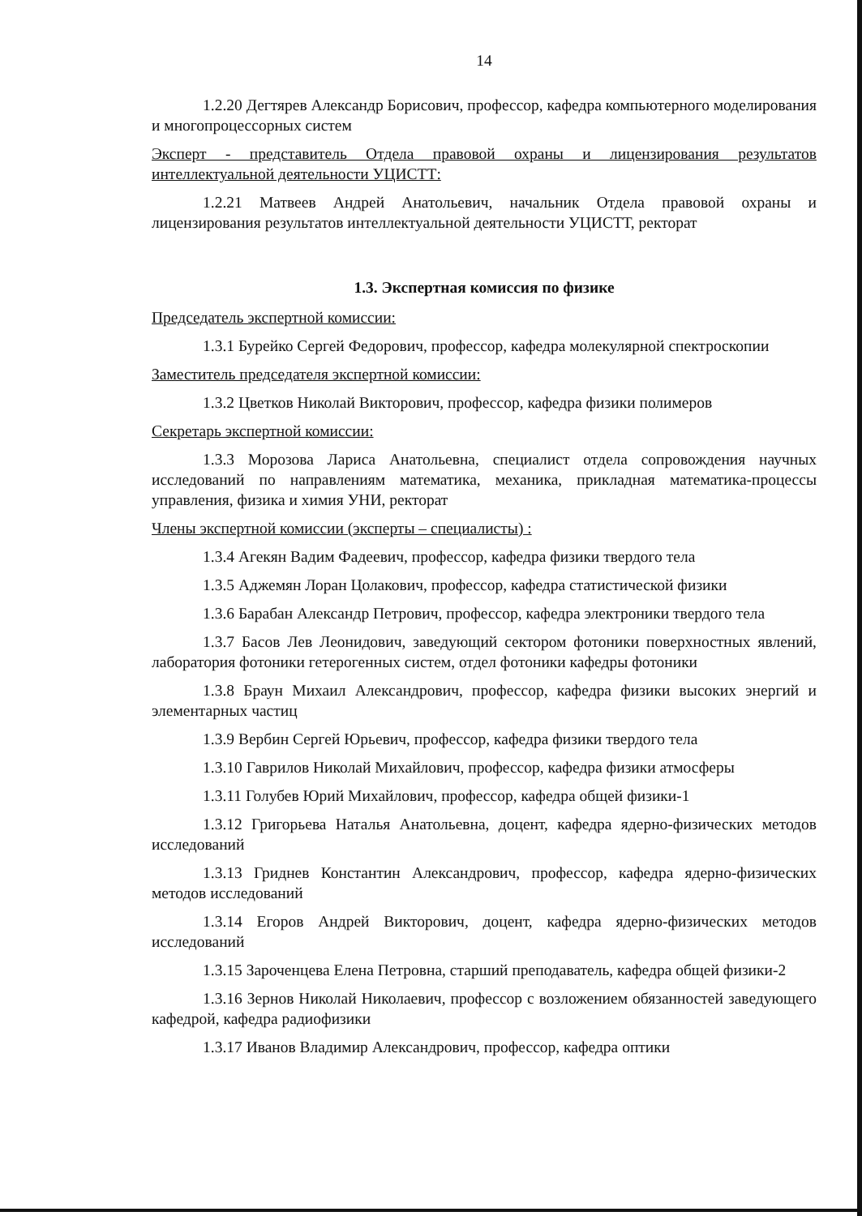14
1.2.20 Дегтярев Александр Борисович, профессор, кафедра компьютерного моделирования и многопроцессорных систем
Эксперт - представитель Отдела правовой охраны и лицензирования результатов интеллектуальной деятельности УЦИСТТ:
1.2.21 Матвеев Андрей Анатольевич, начальник Отдела правовой охраны и лицензирования результатов интеллектуальной деятельности УЦИСТТ, ректорат
1.3. Экспертная комиссия по физике
Председатель экспертной комиссии:
1.3.1 Бурейко Сергей Федорович, профессор, кафедра молекулярной спектроскопии
Заместитель председателя экспертной комиссии:
1.3.2 Цветков Николай Викторович, профессор, кафедра физики полимеров
Секретарь экспертной комиссии:
1.3.3 Морозова Лариса Анатольевна, специалист отдела сопровождения научных исследований по направлениям математика, механика, прикладная математика-процессы управления, физика и химия УНИ, ректорат
Члены экспертной комиссии (эксперты – специалисты) :
1.3.4 Агекян Вадим Фадеевич, профессор, кафедра физики твердого тела
1.3.5 Аджемян Лоран Цолакович, профессор, кафедра статистической физики
1.3.6 Барабан Александр Петрович, профессор, кафедра электроники твердого тела
1.3.7 Басов Лев Леонидович, заведующий сектором фотоники поверхностных явлений, лаборатория фотоники гетерогенных систем, отдел фотоники кафедры фотоники
1.3.8 Браун Михаил Александрович, профессор, кафедра физики высоких энергий и элементарных частиц
1.3.9 Вербин Сергей Юрьевич, профессор, кафедра физики твердого тела
1.3.10 Гаврилов Николай Михайлович, профессор, кафедра физики атмосферы
1.3.11 Голубев Юрий Михайлович, профессор, кафедра общей физики-1
1.3.12 Григорьева Наталья Анатольевна, доцент, кафедра ядерно-физических методов исследований
1.3.13 Гриднев Константин Александрович, профессор, кафедра ядерно-физических методов исследований
1.3.14 Егоров Андрей Викторович, доцент, кафедра ядерно-физических методов исследований
1.3.15 Зароченцева Елена Петровна, старший преподаватель, кафедра общей физики-2
1.3.16 Зернов Николай Николаевич, профессор с возложением обязанностей заведующего кафедрой, кафедра радиофизики
1.3.17 Иванов Владимир Александрович, профессор, кафедра оптики